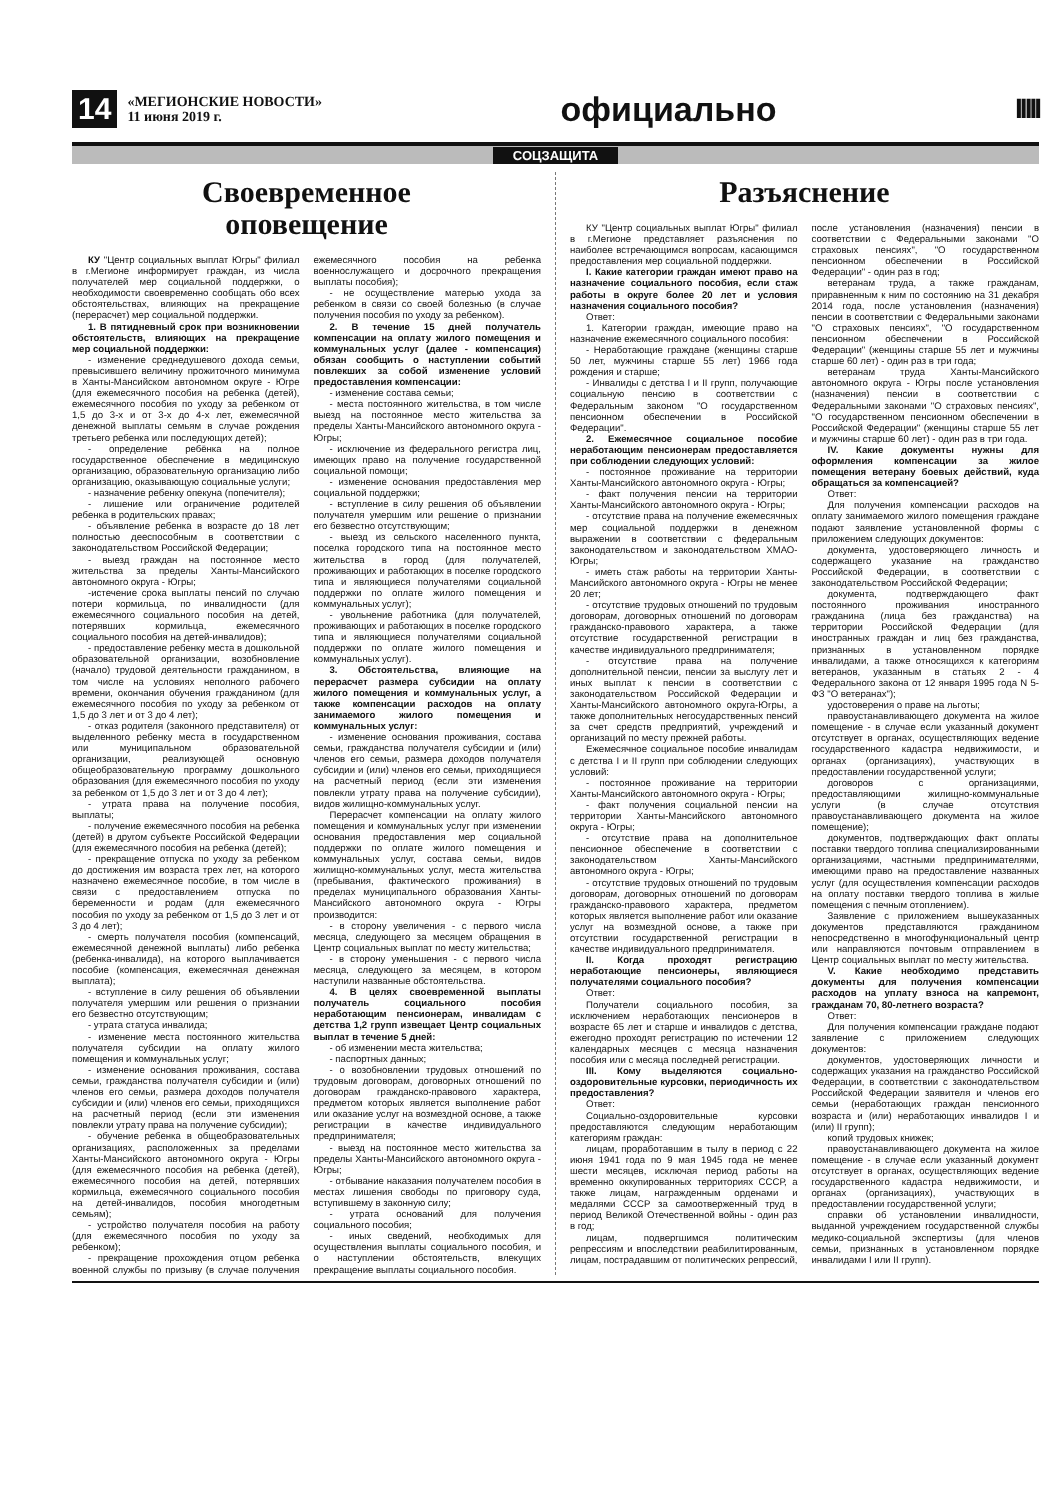14
«МЕГИОНСКИЕ НОВОСТИ»
11 июня 2019 г.
официально
IIIII
СОЦЗАЩИТА
Своевременное
оповещение
КУ "Центр социальных выплат Югры" филиал в г.Мегионе информирует граждан, из числа получателей мер социальной поддержки, о необходимости своевременно сообщать обо всех обстоятельствах, влияющих на прекращение (перерасчет) мер социальной поддержки.
1. В пятидневный срок при возникновении обстоятельств, влияющих на прекращение мер социальной поддержки:
- изменение среднедушевого дохода семьи, превысившего величину прожиточного минимума в Ханты-Мансийском автономном округе - Югре (для ежемесячного пособия на ребенка (детей), ежемесячного пособия по уходу за ребенком от 1,5 до 3-х и от 3-х до 4-х лет, ежемесячной денежной выплаты семьям в случае рождения третьего ребенка или последующих детей);
- определение ребёнка на полное государственное обеспечение в медицинскую организацию, образовательную организацию либо организацию, оказывающую социальные услуги;
- назначение ребенку опекуна (попечителя);
- лишение или ограничение родителей ребенка в родительских правах;
- объявление ребенка в возрасте до 18 лет полностью дееспособным в соответствии с законодательством Российской Федерации;
- выезд граждан на постоянное место жительства за пределы Ханты-Мансийского автономного округа - Югры;
-истечение срока выплаты пенсий по случаю потери кормильца, по инвалидности (для ежемесячного социального пособия на детей, потерявших кормильца, ежемесячного социального пособия на детей-инвалидов);
- предоставление ребенку места в дошкольной образовательной организации, возобновление (начало) трудовой деятельности гражданином, в том числе на условиях неполного рабочего времени, окончания обучения гражданином (для ежемесячного пособия по уходу за ребенком от 1,5 до 3 лет и от 3 до 4 лет);
- отказ родителя (законного представителя) от выделенного ребенку места в государственном или муниципальном образовательной организации, реализующей основную общеобразовательную программу дошкольного образования (для ежемесячного пособия по уходу за ребенком от 1,5 до 3 лет и от 3 до 4 лет);
- утрата права на получение пособия, выплаты;
- получение ежемесячного пособия на ребенка (детей) в другом субъекте Российской Федерации (для ежемесячного пособия на ребенка (детей);
- прекращение отпуска по уходу за ребенком до достижения им возраста трех лет, на которого назначено ежемесячное пособие, в том числе в связи с предоставлением отпуска по беременности и родам (для ежемесячного пособия по уходу за ребенком от 1,5 до 3 лет и от 3 до 4 лет);
- смерть получателя пособия (компенсаций, ежемесячной денежной выплаты) либо ребенка (ребенка-инвалида), на которого выплачивается пособие (компенсация, ежемесячная денежная выплата);
- вступление в силу решения об объявлении получателя умершим или решения о признании его безвестно отсутствующим;
- утрата статуса инвалида;
- изменение места постоянного жительства получателя субсидии на оплату жилого помещения и коммунальных услуг;
- изменение основания проживания, состава семьи, гражданства получателя субсидии и (или) членов его семьи, размера доходов получателя субсидии и (или) членов его семьи, приходящихся на расчетный период (если эти изменения повлекли утрату права на получение субсидии);
- обучение ребенка в общеобразовательных организациях, расположенных за пределами Ханты-Мансийского автономного округа - Югры (для ежемесячного пособия на ребенка (детей), ежемесячного пособия на детей, потерявших кормильца, ежемесячного социального пособия на детей-инвалидов, пособия многодетным семьям);
- устройство получателя пособия на работу (для ежемесячного пособия по уходу за ребенком);
- прекращение прохождения отцом ребенка военной службы по призыву (в случае получения ежемесячного пособия на ребенка военнослужащего и досрочного прекращения выплаты пособия);
- не осуществление матерью ухода за ребенком в связи со своей болезнью (в случае получения пособия по уходу за ребенком).
2. В течение 15 дней получатель компенсации на оплату жилого помещения и коммунальных услуг (далее - компенсация) обязан сообщить о наступлении событий повлекших за собой изменение условий предоставления компенсации:
- изменение состава семьи;
- места постоянного жительства, в том числе выезд на постоянное место жительства за пределы Ханты-Мансийского автономного округа - Югры;
- исключение из федерального регистра лиц, имеющих право на получение государственной социальной помощи;
- изменение основания предоставления мер социальной поддержки;
- вступление в силу решения об объявлении получателя умершим или решение о признании его безвестно отсутствующим;
- выезд из сельского населенного пункта, поселка городского типа на постоянное место жительства в город (для получателей, проживающих и работающих в поселке городского типа и являющиеся получателями социальной поддержки по оплате жилого помещения и коммунальных услуг);
- увольнение работника (для получателей, проживающих и работающих в поселке городского типа и являющиеся получателями социальной поддержки по оплате жилого помещения и коммунальных услуг).
3. Обстоятельства, влияющие на перерасчет размера субсидии на оплату жилого помещения и коммунальных услуг, а также компенсации расходов на оплату занимаемого жилого помещения и коммунальных услуг:
- изменение основания проживания, состава семьи, гражданства получателя субсидии и (или) членов его семьи, размера доходов получателя субсидии и (или) членов его семьи, приходящиеся на расчетный период (если эти изменения повлекли утрату права на получение субсидии), видов жилищно-коммунальных услуг.
Перерасчет компенсации на оплату жилого помещения и коммунальных услуг при изменении основания предоставления мер социальной поддержки по оплате жилого помещения и коммунальных услуг, состава семьи, видов жилищно-коммунальных услуг, места жительства (пребывания, фактического проживания) в пределах муниципального образования Ханты-Мансийского автономного округа - Югры производится:
- в сторону увеличения - с первого числа месяца, следующего за месяцем обращения в Центр социальных выплат по месту жительства;
- в сторону уменьшения - с первого числа месяца, следующего за месяцем, в котором наступили названные обстоятельства.
4. В целях своевременной выплаты получатель социального пособия неработающим пенсионерам, инвалидам с детства 1,2 групп извещает Центр социальных выплат в течение 5 дней:
- об изменении места жительства;
- паспортных данных;
- о возобновлении трудовых отношений по трудовым договорам, договорных отношений по договорам гражданско-правового характера, предметом которых является выполнение работ или оказание услуг на возмездной основе, а также регистрации в качестве индивидуального предпринимателя;
- выезд на постоянное место жительства за пределы Ханты-Мансийского автономного округа - Югры;
- отбывание наказания получателем пособия в местах лишения свободы по приговору суда, вступившему в законную силу;
- утрата оснований для получения социального пособия;
- иных сведений, необходимых для осуществления выплаты социального пособия, и о наступлении обстоятельств, влекущих прекращение выплаты социального пособия.
Разъяснение
КУ "Центр социальных выплат Югры" филиал в г.Мегионе представляет разъяснения по наиболее встречающимся вопросам, касающимся предоставления мер социальной поддержки.
I. Какие категории граждан имеют право на назначение социального пособия, если стаж работы в округе более 20 лет и условия назначения социального пособия?
Ответ:
1. Категории граждан, имеющие право на назначение ежемесячного социального пособия:
- Неработающие граждане (женщины старше 50 лет, мужчины старше 55 лет) 1966 года рождения и старше;
- Инвалиды с детства I и II групп, получающие социальную пенсию в соответствии с Федеральным законом "О государственном пенсионном обеспечении в Российской Федерации".
2. Ежемесячное социальное пособие неработающим пенсионерам предоставляется при соблюдении следующих условий:
- постоянное проживание на территории Ханты-Мансийского автономного округа - Югры;
- факт получения пенсии на территории Ханты-Мансийского автономного округа - Югры;
- отсутствие права на получение ежемесячных мер социальной поддержки в денежном выражении в соответствии с федеральным законодательством и законодательством ХМАО-Югры;
- иметь стаж работы на территории Ханты-Мансийского автономного округа - Югры не менее 20 лет;
- отсутствие трудовых отношений по трудовым договорам, договорных отношений по договорам гражданско-правового характера, а также отсутствие государственной регистрации в качестве индивидуального предпринимателя;
- отсутствие права на получение дополнительной пенсии, пенсии за выслугу лет и иных выплат к пенсии в соответствии с законодательством Российской Федерации и Ханты-Мансийского автономного округа-Югры, а также дополнительных негосударственных пенсий за счет средств предприятий, учреждений и организаций по месту прежней работы.
Ежемесячное социальное пособие инвалидам с детства I и II групп при соблюдении следующих условий:
- постоянное проживание на территории Ханты-Мансийского автономного округа - Югры;
- факт получения социальной пенсии на территории Ханты-Мансийского автономного округа - Югры;
- отсутствие права на дополнительное пенсионное обеспечение в соответствии с законодательством Ханты-Мансийского автономного округа - Югры;
- отсутствие трудовых отношений по трудовым договорам, договорных отношений по договорам гражданско-правового характера, предметом которых является выполнение работ или оказание услуг на возмездной основе, а также при отсутствии государственной регистрации в качестве индивидуального предпринимателя.
II. Когда проходят регистрацию неработающие пенсионеры, являющиеся получателями социального пособия?
Ответ:
Получатели социального пособия, за исключением неработающих пенсионеров в возрасте 65 лет и старше и инвалидов с детства, ежегодно проходят регистрацию по истечении 12 календарных месяцев с месяца назначения пособия или с месяца последней регистрации.
III. Кому выделяются социально-оздоровительные курсовки, периодичность их предоставления?
Ответ:
Социально-оздоровительные курсовки предоставляются следующим неработающим категориям граждан:
лицам, проработавшим в тылу в период с 22 июня 1941 года по 9 мая 1945 года не менее шести месяцев, исключая период работы на временно оккупированных территориях СССР, а также лицам, награжденным орденами и медалями СССР за самоотверженный труд в период Великой Отечественной войны - один раз в год;
лицам, подвергшимся политическим репрессиям и впоследствии реабилитированным, лицам, пострадавшим от политических репрессий, после установления (назначения) пенсии в соответствии с Федеральными законами "О страховых пенсиях", "О государственном пенсионном обеспечении в Российской Федерации" - один раз в год;
ветеранам труда, а также гражданам, приравненным к ним по состоянию на 31 декабря 2014 года, после установления (назначения) пенсии в соответствии с Федеральными законами "О страховых пенсиях", "О государственном пенсионном обеспечении в Российской Федерации" (женщины старше 55 лет и мужчины старше 60 лет) - один раз в три года;
ветеранам труда Ханты-Мансийского автономного округа - Югры после установления (назначения) пенсии в соответствии с Федеральными законами "О страховых пенсиях", "О государственном пенсионном обеспечении в Российской Федерации" (женщины старше 55 лет и мужчины старше 60 лет) - один раз в три года.
IV. Какие документы нужны для оформления компенсации за жилое помещения ветерану боевых действий, куда обращаться за компенсацией?
Ответ:
Для получения компенсации расходов на оплату занимаемого жилого помещения граждане подают заявление установленной формы с приложением следующих документов:
документа, удостоверяющего личность и содержащего указание на гражданство Российской Федерации, в соответствии с законодательством Российской Федерации;
документа, подтверждающего факт постоянного проживания иностранного гражданина (лица без гражданства) на территории Российской Федерации (для иностранных граждан и лиц без гражданства, признанных в установленном порядке инвалидами, а также относящихся к категориям ветеранов, указанным в статьях 2 - 4 Федерального закона от 12 января 1995 года N 5-ФЗ "О ветеранах");
удостоверения о праве на льготы;
правоустанавливающего документа на жилое помещение - в случае если указанный документ отсутствует в органах, осуществляющих ведение государственного кадастра недвижимости, и органах (организациях), участвующих в предоставлении государственной услуги;
договоров с организациями, предоставляющими жилищно-коммунальные услуги (в случае отсутствия правоустанавливающего документа на жилое помещение);
документов, подтверждающих факт оплаты поставки твердого топлива специализированными организациями, частными предпринимателями, имеющими право на предоставление названных услуг (для осуществления компенсации расходов на оплату поставки твердого топлива в жилые помещения с печным отоплением).
Заявление с приложением вышеуказанных документов представляются гражданином непосредственно в многофункциональный центр или направляются почтовым отправлением в Центр социальных выплат по месту жительства.
V. Какие необходимо представить документы для получения компенсации расходов на уплату взноса на капремонт, гражданам 70, 80-летнего возраста?
Ответ:
Для получения компенсации граждане подают заявление с приложением следующих документов:
документов, удостоверяющих личности и содержащих указания на гражданство Российской Федерации, в соответствии с законодательством Российской Федерации заявителя и членов его семьи (неработающих граждан пенсионного возраста и (или) неработающих инвалидов I и (или) II групп);
копий трудовых книжек;
правоустанавливающего документа на жилое помещение - в случае если указанный документ отсутствует в органах, осуществляющих ведение государственного кадастра недвижимости, и органах (организациях), участвующих в предоставлении государственной услуги;
справки об установлении инвалидности, выданной учреждением государственной службы медико-социальной экспертизы (для членов семьи, признанных в установленном порядке инвалидами I или II групп).